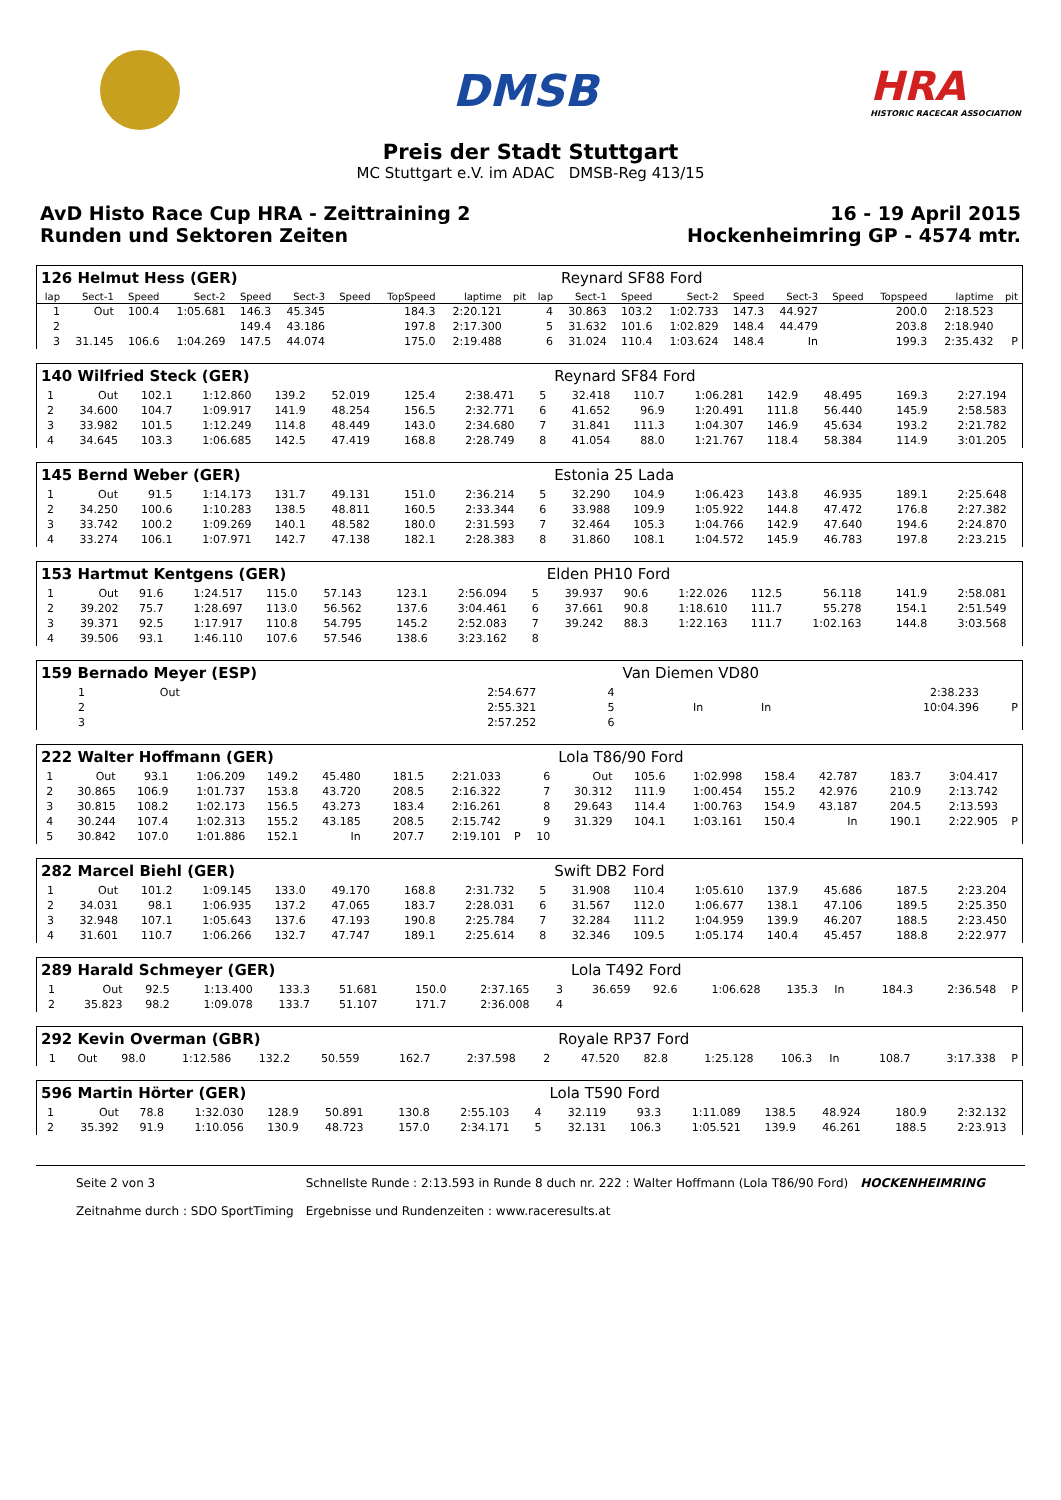DMSB
HRA
HISTORIC RACECAR ASSOCIATION
Preis der Stadt Stuttgart
MC Stuttgart e.V. im ADAC DMSB-Reg 413/15
AvD Histo Race Cup HRA - Zeittraining 2
Runden und Sektoren Zeiten
16 - 19 April 2015
Hockenheimring GP - 4574 mtr.
| 126 Helmut Hess (GER) | | | | | | | | | | | Reynard SF88 Ford | | | | | | | | |
| lap | Sect-1 | Speed | Sect-2 | Speed | Sect-3 | Speed | TopSpeed | laptime | pit | lap | Sect-1 | Speed | Sect-2 | Speed | Sect-3 | Speed | Topspeed | laptime | pit |
| 1 | Out | 100.4 | 1:05.681 | 146.3 | 45.345 | | 184.3 | 2:20.121 | | 4 | 30.863 | 103.2 | 1:02.733 | 147.3 | 44.927 | | 200.0 | 2:18.523 | |
| 2 | | | | 149.4 | 43.186 | | 197.8 | 2:17.300 | | 5 | 31.632 | 101.6 | 1:02.829 | 148.4 | 44.479 | | 203.8 | 2:18.940 | |
| 3 | 31.145 | 106.6 | 1:04.269 | 147.5 | 44.074 | | 175.0 | 2:19.488 | | 6 | 31.024 | 110.4 | 1:03.624 | 148.4 | In | | 199.3 | 2:35.432 | P |
| 140 Wilfried Steck (GER) | | | | | | | | | | | Reynard SF84 Ford | | | | | | | | |
| 1 | Out | 102.1 | 1:12.860 | 139.2 | 52.019 | | 125.4 | 2:38.471 | | 5 | 32.418 | 110.7 | 1:06.281 | 142.9 | 48.495 | | 169.3 | 2:27.194 | |
| 2 | 34.600 | 104.7 | 1:09.917 | 141.9 | 48.254 | | 156.5 | 2:32.771 | | 6 | 41.652 | 96.9 | 1:20.491 | 111.8 | 56.440 | | 145.9 | 2:58.583 | |
| 3 | 33.982 | 101.5 | 1:12.249 | 114.8 | 48.449 | | 143.0 | 2:34.680 | | 7 | 31.841 | 111.3 | 1:04.307 | 146.9 | 45.634 | | 193.2 | 2:21.782 | |
| 4 | 34.645 | 103.3 | 1:06.685 | 142.5 | 47.419 | | 168.8 | 2:28.749 | | 8 | 41.054 | 88.0 | 1:21.767 | 118.4 | 58.384 | | 114.9 | 3:01.205 | |
| 145 Bernd Weber (GER) | | | | | | | | | | | Estonia 25 Lada | | | | | | | | |
| 1 | Out | 91.5 | 1:14.173 | 131.7 | 49.131 | | 151.0 | 2:36.214 | | 5 | 32.290 | 104.9 | 1:06.423 | 143.8 | 46.935 | | 189.1 | 2:25.648 | |
| 2 | 34.250 | 100.6 | 1:10.283 | 138.5 | 48.811 | | 160.5 | 2:33.344 | | 6 | 33.988 | 109.9 | 1:05.922 | 144.8 | 47.472 | | 176.8 | 2:27.382 | |
| 3 | 33.742 | 100.2 | 1:09.269 | 140.1 | 48.582 | | 180.0 | 2:31.593 | | 7 | 32.464 | 105.3 | 1:04.766 | 142.9 | 47.640 | | 194.6 | 2:24.870 | |
| 4 | 33.274 | 106.1 | 1:07.971 | 142.7 | 47.138 | | 182.1 | 2:28.383 | | 8 | 31.860 | 108.1 | 1:04.572 | 145.9 | 46.783 | | 197.8 | 2:23.215 | |
| 153 Hartmut Kentgens (GER) | | | | | | | | | | | Elden PH10 Ford | | | | | | | | |
| 1 | Out | 91.6 | 1:24.517 | 115.0 | 57.143 | | 123.1 | 2:56.094 | | 5 | 39.937 | 90.6 | 1:22.026 | 112.5 | 56.118 | | 141.9 | 2:58.081 | |
| 2 | 39.202 | 75.7 | 1:28.697 | 113.0 | 56.562 | | 137.6 | 3:04.461 | | 6 | 37.661 | 90.8 | 1:18.610 | 111.7 | 55.278 | | 154.1 | 2:51.549 | |
| 3 | 39.371 | 92.5 | 1:17.917 | 110.8 | 54.795 | | 145.2 | 2:52.083 | | 7 | 39.242 | 88.3 | 1:22.163 | 111.7 | 1:02.163 | | 144.8 | 3:03.568 | |
| 4 | 39.506 | 93.1 | 1:46.110 | 107.6 | 57.546 | | 138.6 | 3:23.162 | | 8 | | | | | | | | | |
| 159 Bernado Meyer (ESP) | | | | | | | | | | | Van Diemen VD80 | | | | | | | | |
| 1 | Out | | | | | | | 2:54.677 | | 4 | | | | | | | | 2:38.233 | |
| 2 | | | | | | | | 2:55.321 | | 5 | | | In | | In | | | 10:04.396 | P |
| 3 | | | | | | | | 2:57.252 | | 6 | | | | | | | | | |
| 222 Walter Hoffmann (GER) | | | | | | | | | | | Lola T86/90 Ford | | | | | | | | |
| 1 | Out | 93.1 | 1:06.209 | 149.2 | 45.480 | | 181.5 | 2:21.033 | | 6 | Out | 105.6 | 1:02.998 | 158.4 | 42.787 | | 183.7 | 3:04.417 | |
| 2 | 30.865 | 106.9 | 1:01.737 | 153.8 | 43.720 | | 208.5 | 2:16.322 | | 7 | 30.312 | 111.9 | 1:00.454 | 155.2 | 42.976 | | 210.9 | 2:13.742 | |
| 3 | 30.815 | 108.2 | 1:02.173 | 156.5 | 43.273 | | 183.4 | 2:16.261 | | 8 | 29.643 | 114.4 | 1:00.763 | 154.9 | 43.187 | | 204.5 | 2:13.593 | |
| 4 | 30.244 | 107.4 | 1:02.313 | 155.2 | 43.185 | | 208.5 | 2:15.742 | | 9 | 31.329 | 104.1 | 1:03.161 | 150.4 | In | | 190.1 | 2:22.905 | P |
| 5 | 30.842 | 107.0 | 1:01.886 | 152.1 | In | | 207.7 | 2:19.101 | P | 10 | | | | | | | | | |
| 282 Marcel Biehl (GER) | | | | | | | | | | | Swift DB2 Ford | | | | | | | | |
| 1 | Out | 101.2 | 1:09.145 | 133.0 | 49.170 | | 168.8 | 2:31.732 | | 5 | 31.908 | 110.4 | 1:05.610 | 137.9 | 45.686 | | 187.5 | 2:23.204 | |
| 2 | 34.031 | 98.1 | 1:06.935 | 137.2 | 47.065 | | 183.7 | 2:28.031 | | 6 | 31.567 | 112.0 | 1:06.677 | 138.1 | 47.106 | | 189.5 | 2:25.350 | |
| 3 | 32.948 | 107.1 | 1:05.643 | 137.6 | 47.193 | | 190.8 | 2:25.784 | | 7 | 32.284 | 111.2 | 1:04.959 | 139.9 | 46.207 | | 188.5 | 2:23.450 | |
| 4 | 31.601 | 110.7 | 1:06.266 | 132.7 | 47.747 | | 189.1 | 2:25.614 | | 8 | 32.346 | 109.5 | 1:05.174 | 140.4 | 45.457 | | 188.8 | 2:22.977 | |
| 289 Harald Schmeyer (GER) | | | | | | | | | | | Lola T492 Ford | | | | | | | | |
| 1 | Out | 92.5 | 1:13.400 | 133.3 | 51.681 | | 150.0 | 2:37.165 | | 3 | 36.659 | 92.6 | 1:06.628 | 135.3 | In | | 184.3 | 2:36.548 | P |
| 2 | 35.823 | 98.2 | 1:09.078 | 133.7 | 51.107 | | 171.7 | 2:36.008 | | 4 | | | | | | | | | |
| 292 Kevin Overman (GBR) | | | | | | | | | | | Royale RP37 Ford | | | | | | | | |
| 1 | Out | 98.0 | 1:12.586 | 132.2 | 50.559 | | 162.7 | 2:37.598 | | 2 | 47.520 | 82.8 | 1:25.128 | 106.3 | In | | 108.7 | 3:17.338 | P |
| 596 Martin Hörter (GER) | | | | | | | | | | | Lola T590 Ford | | | | | | | | |
| 1 | Out | 78.8 | 1:32.030 | 128.9 | 50.891 | | 130.8 | 2:55.103 | | 4 | 32.119 | 93.3 | 1:11.089 | 138.5 | 48.924 | | 180.9 | 2:32.132 | |
| 2 | 35.392 | 91.9 | 1:10.056 | 130.9 | 48.723 | | 157.0 | 2:34.171 | | 5 | 32.131 | 106.3 | 1:05.521 | 139.9 | 46.261 | | 188.5 | 2:23.913 | |
Seite 2 von 3
Zeitnahme durch : SDO SportTiming
Schnellste Runde : 2:13.593 in Runde 8 duch nr. 222 : Walter Hoffmann (Lola T86/90 Ford)
Ergebnisse und Rundenzeiten : www.raceresults.at
HOCKENHEIMRING